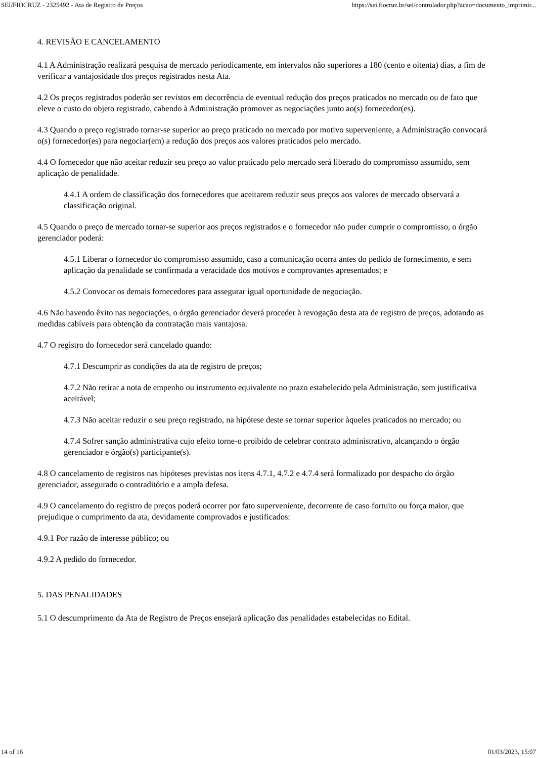SEI/FIOCRUZ - 2325492 - Ata de Registro de Preços https://sei.fiocruz.br/sei/controlador.php?acao=documento_imprimir...
4. REVISÃO E CANCELAMENTO
4.1 A Administração realizará pesquisa de mercado periodicamente, em intervalos não superiores a 180 (cento e oitenta) dias, a fim de verificar a vantajosidade dos preços registrados nesta Ata.
4.2 Os preços registrados poderão ser revistos em decorrência de eventual redução dos preços praticados no mercado ou de fato que eleve o custo do objeto registrado, cabendo à Administração promover as negociações junto ao(s) fornecedor(es).
4.3 Quando o preço registrado tornar-se superior ao preço praticado no mercado por motivo superveniente, a Administração convocará o(s) fornecedor(es) para negociar(em) a redução dos preços aos valores praticados pelo mercado.
4.4 O fornecedor que não aceitar reduzir seu preço ao valor praticado pelo mercado será liberado do compromisso assumido, sem aplicação de penalidade.
4.4.1 A ordem de classificação dos fornecedores que aceitarem reduzir seus preços aos valores de mercado observará a classificação original.
4.5 Quando o preço de mercado tornar-se superior aos preços registrados e o fornecedor não puder cumprir o compromisso, o órgão gerenciador poderá:
4.5.1 Liberar o fornecedor do compromisso assumido, caso a comunicação ocorra antes do pedido de fornecimento, e sem aplicação da penalidade se confirmada a veracidade dos motivos e comprovantes apresentados; e
4.5.2 Convocar os demais fornecedores para assegurar igual oportunidade de negociação.
4.6 Não havendo êxito nas negociações, o órgão gerenciador deverá proceder à revogação desta ata de registro de preços, adotando as medidas cabíveis para obtenção da contratação mais vantajosa.
4.7 O registro do fornecedor será cancelado quando:
4.7.1 Descumprir as condições da ata de registro de preços;
4.7.2 Não retirar a nota de empenho ou instrumento equivalente no prazo estabelecido pela Administração, sem justificativa aceitável;
4.7.3 Não aceitar reduzir o seu preço registrado, na hipótese deste se tornar superior àqueles praticados no mercado; ou
4.7.4 Sofrer sanção administrativa cujo efeito torne-o proibido de celebrar contrato administrativo, alcançando o órgão gerenciador e órgão(s) participante(s).
4.8 O cancelamento de registros nas hipóteses previstas nos itens 4.7.1, 4.7.2 e 4.7.4 será formalizado por despacho do órgão gerenciador, assegurado o contraditório e a ampla defesa.
4.9 O cancelamento do registro de preços poderá ocorrer por fato superveniente, decorrente de caso fortuito ou força maior, que prejudique o cumprimento da ata, devidamente comprovados e justificados:
4.9.1 Por razão de interesse público; ou
4.9.2 A pedido do fornecedor.
5. DAS PENALIDADES
5.1 O descumprimento da Ata de Registro de Preços ensejará aplicação das penalidades estabelecidas no Edital.
14 of 16 01/03/2023, 15:07